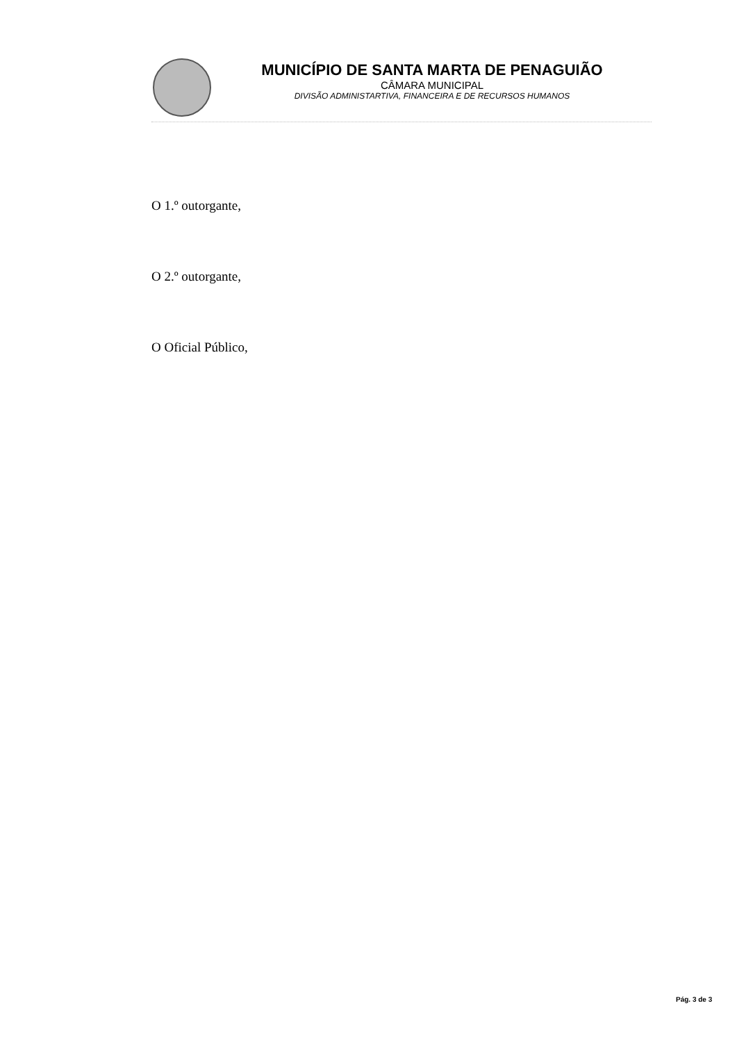MUNICÍPIO DE SANTA MARTA DE PENAGUIÃO
CÂMARA MUNICIPAL
DIVISÃO ADMINISTARTIVA, FINANCEIRA E DE RECURSOS HUMANOS
O 1.º outorgante,
O 2.º outorgante,
O Oficial Público,
Pág. 3 de 3